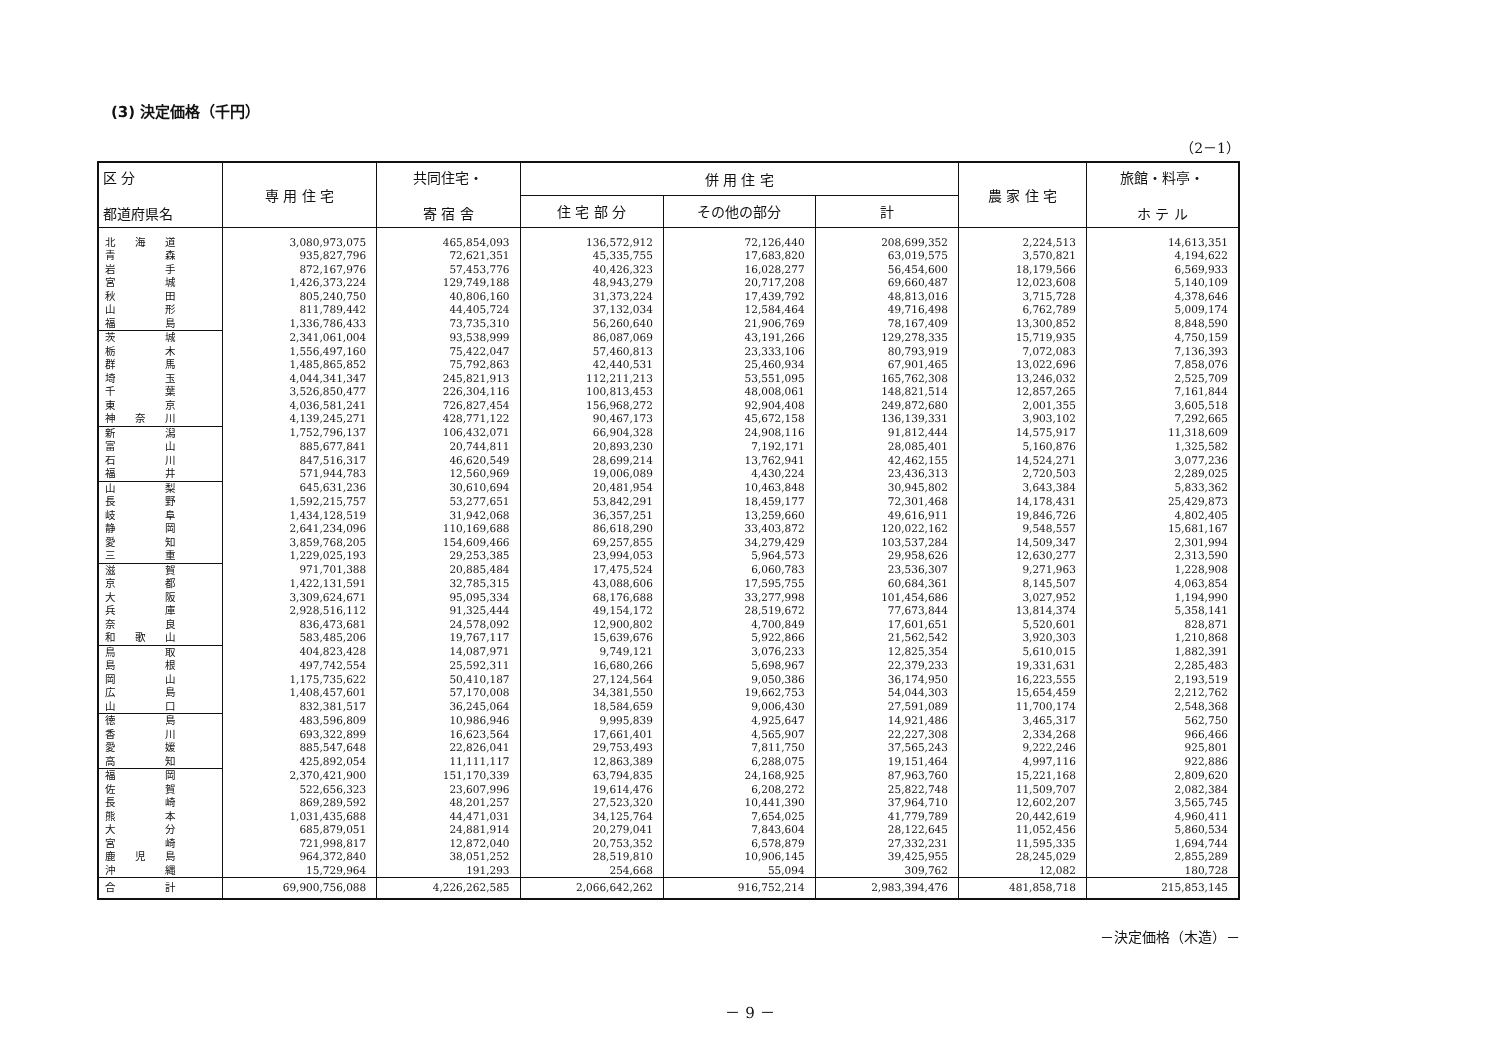(3) 決定価格（千円）
（2－1）
| 区 分 都道府県名 | 専 用 住 宅 | 共同住宅・ 寄 宿 舎 | 併 用 住 宅 | | | 農 家 住 宅 | 旅館・料亭・ ホ テ ル |
| --- | --- | --- | --- | --- | --- | --- | --- |
| | | | 住 宅 部 分 | その他の部分 | 計 | | |
| 北 海 道 | 3,080,973,075 | 465,854,093 | 136,572,912 | 72,126,440 | 208,699,352 | 2,224,513 | 14,613,351 |
| 青 森 | 935,827,796 | 72,621,351 | 45,335,755 | 17,683,820 | 63,019,575 | 3,570,821 | 4,194,622 |
| 岩 手 | 872,167,976 | 57,453,776 | 40,426,323 | 16,028,277 | 56,454,600 | 18,179,566 | 6,569,933 |
| 宮 城 | 1,426,373,224 | 129,749,188 | 48,943,279 | 20,717,208 | 69,660,487 | 12,023,608 | 5,140,109 |
| 秋 田 | 805,240,750 | 40,806,160 | 31,373,224 | 17,439,792 | 48,813,016 | 3,715,728 | 4,378,646 |
| 山 形 | 811,789,442 | 44,405,724 | 37,132,034 | 12,584,464 | 49,716,498 | 6,762,789 | 5,009,174 |
| 福 島 | 1,336,786,433 | 73,735,310 | 56,260,640 | 21,906,769 | 78,167,409 | 13,300,852 | 8,848,590 |
| 茨 城 | 2,341,061,004 | 93,538,999 | 86,087,069 | 43,191,266 | 129,278,335 | 15,719,935 | 4,750,159 |
| 栃 木 | 1,556,497,160 | 75,422,047 | 57,460,813 | 23,333,106 | 80,793,919 | 7,072,083 | 7,136,393 |
| 群 馬 | 1,485,865,852 | 75,792,863 | 42,440,531 | 25,460,934 | 67,901,465 | 13,022,696 | 7,858,076 |
| 埼 玉 | 4,044,341,347 | 245,821,913 | 112,211,213 | 53,551,095 | 165,762,308 | 13,246,032 | 2,525,709 |
| 千 葉 | 3,526,850,477 | 226,304,116 | 100,813,453 | 48,008,061 | 148,821,514 | 12,857,265 | 7,161,844 |
| 東 京 | 4,036,581,241 | 726,827,454 | 156,968,272 | 92,904,408 | 249,872,680 | 2,001,355 | 3,605,518 |
| 神 奈 川 | 4,139,245,271 | 428,771,122 | 90,467,173 | 45,672,158 | 136,139,331 | 3,903,102 | 7,292,665 |
| 新 潟 | 1,752,796,137 | 106,432,071 | 66,904,328 | 24,908,116 | 91,812,444 | 14,575,917 | 11,318,609 |
| 富 山 | 885,677,841 | 20,744,811 | 20,893,230 | 7,192,171 | 28,085,401 | 5,160,876 | 1,325,582 |
| 石 川 | 847,516,317 | 46,620,549 | 28,699,214 | 13,762,941 | 42,462,155 | 14,524,271 | 3,077,236 |
| 福 井 | 571,944,783 | 12,560,969 | 19,006,089 | 4,430,224 | 23,436,313 | 2,720,503 | 2,289,025 |
| 山 梨 | 645,631,236 | 30,610,694 | 20,481,954 | 10,463,848 | 30,945,802 | 3,643,384 | 5,833,362 |
| 長 野 | 1,592,215,757 | 53,277,651 | 53,842,291 | 18,459,177 | 72,301,468 | 14,178,431 | 25,429,873 |
| 岐 阜 | 1,434,128,519 | 31,942,068 | 36,357,251 | 13,259,660 | 49,616,911 | 19,846,726 | 4,802,405 |
| 静 岡 | 2,641,234,096 | 110,169,688 | 86,618,290 | 33,403,872 | 120,022,162 | 9,548,557 | 15,681,167 |
| 愛 知 | 3,859,768,205 | 154,609,466 | 69,257,855 | 34,279,429 | 103,537,284 | 14,509,347 | 2,301,994 |
| 三 重 | 1,229,025,193 | 29,253,385 | 23,994,053 | 5,964,573 | 29,958,626 | 12,630,277 | 2,313,590 |
| 滋 賀 | 971,701,388 | 20,885,484 | 17,475,524 | 6,060,783 | 23,536,307 | 9,271,963 | 1,228,908 |
| 京 都 | 1,422,131,591 | 32,785,315 | 43,088,606 | 17,595,755 | 60,684,361 | 8,145,507 | 4,063,854 |
| 大 阪 | 3,309,624,671 | 95,095,334 | 68,176,688 | 33,277,998 | 101,454,686 | 3,027,952 | 1,194,990 |
| 兵 庫 | 2,928,516,112 | 91,325,444 | 49,154,172 | 28,519,672 | 77,673,844 | 13,814,374 | 5,358,141 |
| 奈 良 | 836,473,681 | 24,578,092 | 12,900,802 | 4,700,849 | 17,601,651 | 5,520,601 | 828,871 |
| 和 歌 山 | 583,485,206 | 19,767,117 | 15,639,676 | 5,922,866 | 21,562,542 | 3,920,303 | 1,210,868 |
| 鳥 取 | 404,823,428 | 14,087,971 | 9,749,121 | 3,076,233 | 12,825,354 | 5,610,015 | 1,882,391 |
| 島 根 | 497,742,554 | 25,592,311 | 16,680,266 | 5,698,967 | 22,379,233 | 19,331,631 | 2,285,483 |
| 岡 山 | 1,175,735,622 | 50,410,187 | 27,124,564 | 9,050,386 | 36,174,950 | 16,223,555 | 2,193,519 |
| 広 島 | 1,408,457,601 | 57,170,008 | 34,381,550 | 19,662,753 | 54,044,303 | 15,654,459 | 2,212,762 |
| 山 口 | 832,381,517 | 36,245,064 | 18,584,659 | 9,006,430 | 27,591,089 | 11,700,174 | 2,548,368 |
| 徳 島 | 483,596,809 | 10,986,946 | 9,995,839 | 4,925,647 | 14,921,486 | 3,465,317 | 562,750 |
| 香 川 | 693,322,899 | 16,623,564 | 17,661,401 | 4,565,907 | 22,227,308 | 2,334,268 | 966,466 |
| 愛 媛 | 885,547,648 | 22,826,041 | 29,753,493 | 7,811,750 | 37,565,243 | 9,222,246 | 925,801 |
| 高 知 | 425,892,054 | 11,111,117 | 12,863,389 | 6,288,075 | 19,151,464 | 4,997,116 | 922,886 |
| 福 岡 | 2,370,421,900 | 151,170,339 | 63,794,835 | 24,168,925 | 87,963,760 | 15,221,168 | 2,809,620 |
| 佐 賀 | 522,656,323 | 23,607,996 | 19,614,476 | 6,208,272 | 25,822,748 | 11,509,707 | 2,082,384 |
| 長 崎 | 869,289,592 | 48,201,257 | 27,523,320 | 10,441,390 | 37,964,710 | 12,602,207 | 3,565,745 |
| 熊 本 | 1,031,435,688 | 44,471,031 | 34,125,764 | 7,654,025 | 41,779,789 | 20,442,619 | 4,960,411 |
| 大 分 | 685,879,051 | 24,881,914 | 20,279,041 | 7,843,604 | 28,122,645 | 11,052,456 | 5,860,534 |
| 宮 崎 | 721,998,817 | 12,872,040 | 20,753,352 | 6,578,879 | 27,332,231 | 11,595,335 | 1,694,744 |
| 鹿 児 島 | 964,372,840 | 38,051,252 | 28,519,810 | 10,906,145 | 39,425,955 | 28,245,029 | 2,855,289 |
| 沖 縄 | 15,729,964 | 191,293 | 254,668 | 55,094 | 309,762 | 12,082 | 180,728 |
| 合 計 | 69,900,756,088 | 4,226,262,585 | 2,066,642,262 | 916,752,214 | 2,983,394,476 | 481,858,718 | 215,853,145 |
－決定価格（木造）－
－ 9 －